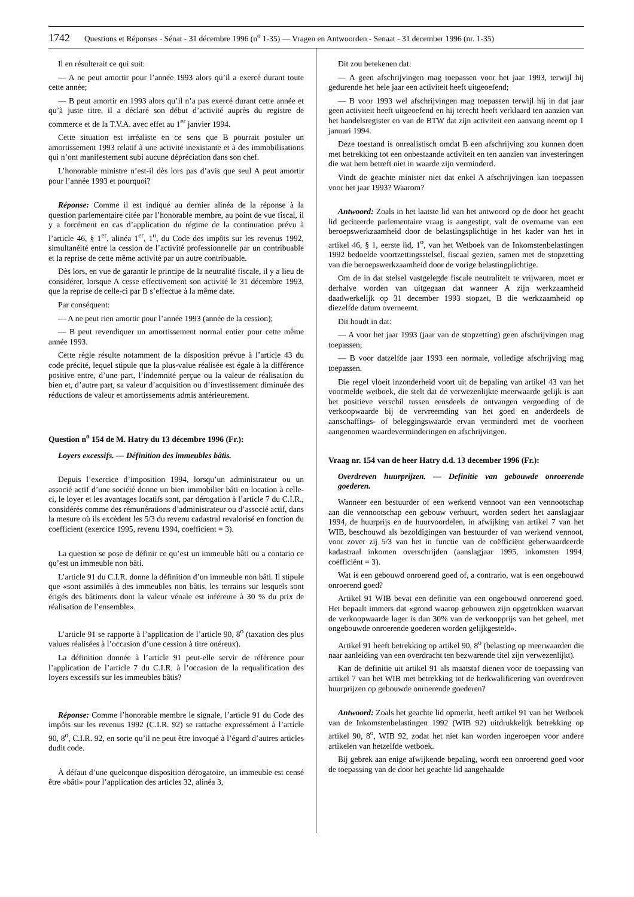1742 Questions et Réponses - Sénat - 31 décembre 1996 (n<sup>o</sup> 1-35) — Vragen en Antwoorden - Senaat - 31 december 1996 (nr. 1-35)
Il en résulterait ce qui suit:
— A ne peut amortir pour l’année 1993 alors qu’il a exercé durant toute cette année;
— B peut amortir en 1993 alors qu’il n’a pas exercé durant cette année et qu’à juste titre, il a déclaré son début d’activité auprès du registre de commerce et de la T.V.A. avec effet au 1<sup>er</sup> janvier 1994.
Cette situation est irréaliste en ce sens que B pourrait postuler un amortissement 1993 relatif à une activité inexistante et à des immobilisations qui n’ont manifestement subi aucune dépréciation dans son chef.
L’honorable ministre n’est-il dès lors pas d’avis que seul A peut amortir pour l’année 1993 et pourquoi?
Réponse: Comme il est indiqué au dernier alinéa de la réponse à la question parlementaire citée par l’honorable membre, au point de vue fiscal, il y a forcément en cas d’application du régime de la continuation prévu à l’article 46, § 1<sup>er</sup>, alinéa 1<sup>er</sup>, 1<sup>o</sup>, du Code des impôts sur les revenus 1992, simultanéité entre la cession de l’activité professionnelle par un contribuable et la reprise de cette même activité par un autre contribuable.
Dès lors, en vue de garantir le principe de la neutralité fiscale, il y a lieu de considérer, lorsque A cesse effectivement son activité le 31 décembre 1993, que la reprise de celle-ci par B s’effectue à la même date.
Par conséquent:
— A ne peut rien amortir pour l’année 1993 (année de la cession);
— B peut revendiquer un amortissement normal entier pour cette même année 1993.
Cette règle résulte notamment de la disposition prévue à l’article 43 du code précité, lequel stipule que la plus-value réalisée est égale à la différence positive entre, d’une part, l’indemnité perçue ou la valeur de réalisation du bien et, d’autre part, sa valeur d’acquisition ou d’investissement diminuée des réductions de valeur et amortissements admis antérieurement.
Question n<sup>o</sup> 154 de M. Hatry du 13 décembre 1996 (Fr.):
Loyers excessifs. — Définition des immeubles bâtis.
Depuis l’exercice d’imposition 1994, lorsqu’un administrateur ou un associé actif d’une société donne un bien immobilier bâti en location à celle-ci, le loyer et les avantages locatifs sont, par dérogation à l’article 7 du C.I.R., considérés comme des rémunérations d’administrateur ou d’associé actif, dans la mesure où ils excèdent les 5/3 du revenu cadastral revalorisé en fonction du coefficient (exercice 1995, revenu 1994, coefficient = 3).
La question se pose de définir ce qu’est un immeuble bâti ou a contario ce qu’est un immeuble non bâti.
L’article 91 du C.I.R. donne la définition d’un immeuble non bâti. Il stipule que «sont assimilés à des immeubles non bâtis, les terrains sur lesquels sont érigés des bâtiments dont la valeur vénale est inféreure à 30 % du prix de réalisation de l’ensemble».
L’article 91 se rapporte à l’application de l’article 90, 8<sup>o</sup> (taxation des plus values réalisées à l’occasion d’une cession à titre onéreux).
La définition donnée à l’article 91 peut-elle servir de référence pour l’application de l’article 7 du C.I.R. à l’occasion de la requalification des loyers excessifs sur les immeubles bâtis?
Réponse: Comme l’honorable membre le signale, l’article 91 du Code des impôts sur les revenus 1992 (C.I.R. 92) se rattache expressément à l’article 90, 8<sup>o</sup>, C.I.R. 92, en sorte qu’il ne peut être invoqué à l’égard d’autres articles dudit code.
À défaut d’une quelconque disposition dérogatoire, un immeuble est censé être «bâti» pour l’application des articles 32, alinéa 3,
Dit zou betekenen dat:
— A geen afschrijvingen mag toepassen voor het jaar 1993, terwijl hij gedurende het hele jaar een activiteit heeft uitgeoefend;
— B voor 1993 wel afschrijvingen mag toepassen terwijl hij in dat jaar geen activiteit heeft uitgeoefend en hij terecht heeft verklaard ten aanzien van het handelsregister en van de BTW dat zijn activiteit een aanvang neemt op 1 januari 1994.
Deze toestand is onrealistisch omdat B een afschrijving zou kunnen doen met betrekking tot een onbestaande activiteit en ten aanzien van investeringen die wat hem betreft niet in waarde zijn verminderd.
Vindt de geachte minister niet dat enkel A afschrijvingen kan toepassen voor het jaar 1993? Waarom?
Antwoord: Zoals in het laatste lid van het antwoord op de door het geacht lid geciteerde parlementaire vraag is aangestipt, valt de overname van een beroepswerkzaamheid door de belastingsplichtige in het kader van het in artikel 46, § 1, eerste lid, 1<sup>o</sup>, van het Wetboek van de Inkomstenbelastingen 1992 bedoelde voortzettingsstelsel, fiscaal gezien, samen met de stopzetting van die beroepswerkzaamheid door de vorige belastingplichtige.
Om de in dat stelsel vastgelegde fiscale neutraliteit te vrijwaren, moet er derhalve worden van uitgegaan dat wanneer A zijn werkzaamheid daadwerkelijk op 31 december 1993 stopzet, B die werkzaamheid op diezelfde datum overneemt.
Dit houdt in dat:
— A voor het jaar 1993 (jaar van de stopzetting) geen afschrijvingen mag toepassen;
— B voor datzelfde jaar 1993 een normale, volledige afschrijving mag toepassen.
Die regel vloeit inzonderheid voort uit de bepaling van artikel 43 van het voormelde wetboek, die stelt dat de verwezenlijkte meerwaarde gelijk is aan het positieve verschil tussen eensdeels de ontvangen vergoeding of de verkoopwaarde bij de vervreemding van het goed en anderdeels de aanschaffings- of beleggingswaarde ervan verminderd met de voorheen aangenomen waardeverminderingen en afschrijvingen.
Vraag nr. 154 van de heer Hatry d.d. 13 december 1996 (Fr.):
Overdreven huurprijzen. — Definitie van gebouwde onroerende goederen.
Wanneer een bestuurder of een werkend vennoot van een vennootschap aan die vennootschap een gebouw verhuurt, worden sedert het aanslagjaar 1994, de huurprijs en de huurvoordelen, in afwijking van artikel 7 van het WIB, beschouwd als bezoldigingen van bestuurder of van werkend vennoot, voor zover zij 5/3 van het in functie van de coëfficiënt geherwaardeerde kadastraal inkomen overschrijden (aanslagjaar 1995, inkomsten 1994, coëfficiënt = 3).
Wat is een gebouwd onroerend goed of, a contrario, wat is een ongebouwd onroerend goed?
Artikel 91 WIB bevat een definitie van een ongebouwd onroerend goed. Het bepaalt immers dat «grond waarop gebouwen zijn opgetrokken waarvan de verkoopwaarde lager is dan 30% van de verkoopprijs van het geheel, met ongebouwde onroerende goederen worden gelijkgesteld».
Artikel 91 heeft betrekking op artikel 90, 8<sup>o</sup> (belasting op meerwaarden die naar aanleiding van een overdracht ten bezwarende titel zijn verwezenlijkt).
Kan de definitie uit artikel 91 als maatstaf dienen voor de toepassing van artikel 7 van het WIB met betrekking tot de herkwalificering van overdreven huurprijzen op gebouwde onroerende goederen?
Antwoord: Zoals het geachte lid opmerkt, heeft artikel 91 van het Wetboek van de Inkomstenbelastingen 1992 (WIB 92) uitdrukkelijk betrekking op artikel 90, 8<sup>o</sup>, WIB 92, zodat het niet kan worden ingeroepen voor andere artikelen van hetzelfde wetboek.
Bij gebrek aan enige afwijkende bepaling, wordt een onroerend goed voor de toepassing van de door het geachte lid aangehaalde